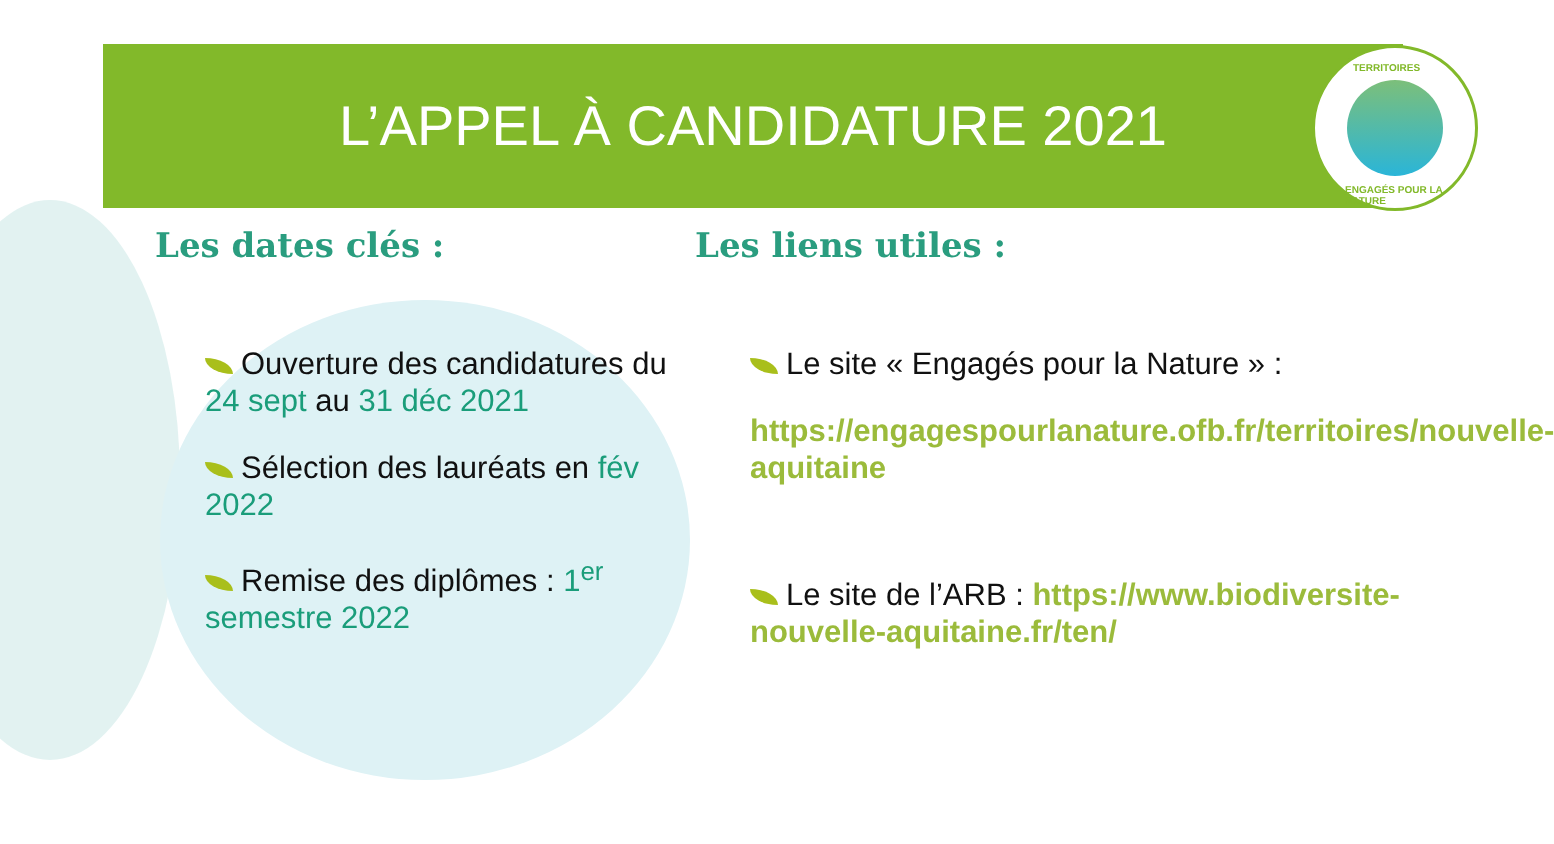L’APPEL À CANDIDATURE 2021
TERRITOIRES
ENGAGÉS POUR LA NATURE
Les dates clés :
Ouverture des candidatures du 24 sept au 31 déc 2021
Sélection des lauréats en fév 2022
Remise des diplômes : 1<sup>er</sup> semestre 2022
Les liens utiles :
Le site « Engagés pour la Nature » :
https://engagespourlanature.ofb.fr/territoires/nouvelle-aquitaine
Le site de l’ARB : https://www.biodiversite-nouvelle-aquitaine.fr/ten/